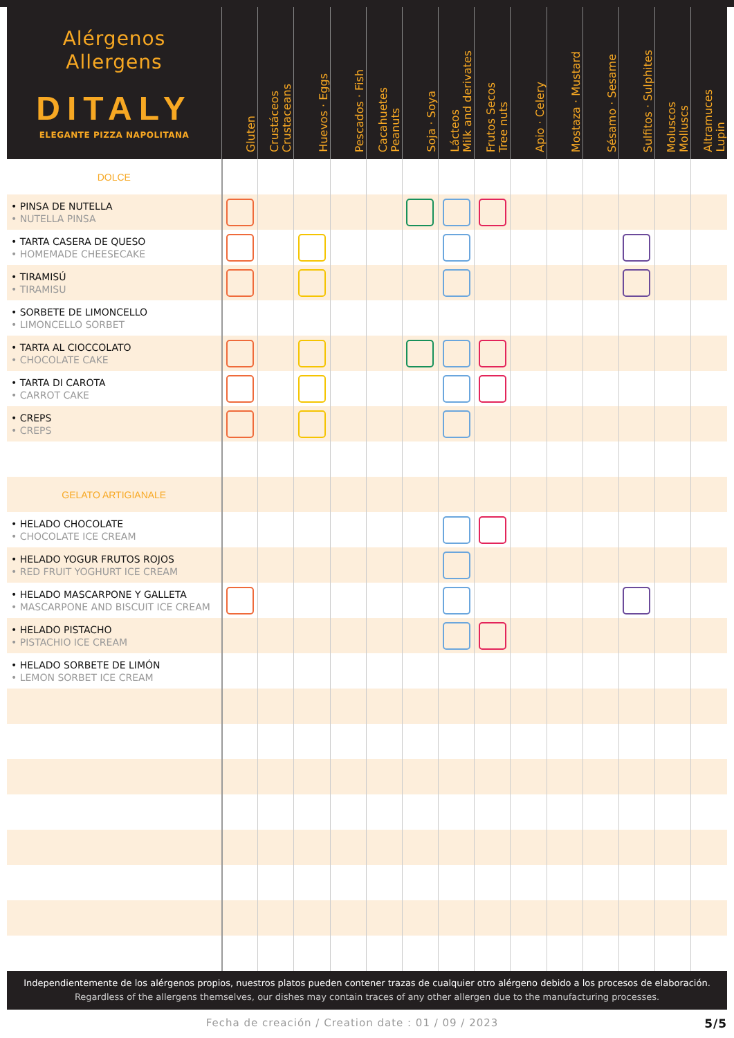| Alérgenos Allergens DITALY ELEGANTE PIZZA NAPOLITANA | Gluten | Crustáceos Crustaceans | Huevos · Eggs | Pescados · Fish | Cacahuetes Peanuts | Soja · Soya | Lácteos Milk and derivates | Frutos Secos Tree nuts | Apio · Celery | Mostaza · Mustard | Sésamo · Sesame | Sulfitos · Sulphites | Moluscos Molluscs | Altramuces Lupin |
| --- | --- | --- | --- | --- | --- | --- | --- | --- | --- | --- | --- | --- | --- | --- |
| DOLCE | | | | | | | | | | | | | | |
| • PINSA DE NUTELLA • NUTELLA PINSA | | | | | | | | | | | | | | |
| • TARTA CASERA DE QUESO • HOMEMADE CHEESECAKE | | | | | | | | | | | | | | |
| • TIRAMISÚ • TIRAMISU | | | | | | | | | | | | | | |
| • SORBETE DE LIMONCELLO • LIMONCELLO SORBET | | | | | | | | | | | | | | |
| • TARTA AL CIOCCOLATO • CHOCOLATE CAKE | | | | | | | | | | | | | | |
| • TARTA DI CAROTA • CARROT CAKE | | | | | | | | | | | | | | |
| • CREPS • CREPS | | | | | | | | | | | | | | |
| GELATO ARTIGIANALE | | | | | | | | | | | | | | |
| • HELADO CHOCOLATE • CHOCOLATE ICE CREAM | | | | | | | | | | | | | | |
| • HELADO YOGUR FRUTOS ROJOS • RED FRUIT YOGHURT ICE CREAM | | | | | | | | | | | | | | |
| • HELADO MASCARPONE Y GALLETA • MASCARPONE AND BISCUIT ICE CREAM | | | | | | | | | | | | | | |
| • HELADO PISTACHO • PISTACHIO ICE CREAM | | | | | | | | | | | | | | |
| • HELADO SORBETE DE LIMÓN • LEMON SORBET ICE CREAM | | | | | | | | | | | | | | |
Independientemente de los alérgenos propios, nuestros platos pueden contener trazas de cualquier otro alérgeno debido a los procesos de elaboración.
Regardless of the allergens themselves, our dishes may contain traces of any other allergen due to the manufacturing processes.
5/5 Fecha de creación / Creation date : 01 / 09 / 2023